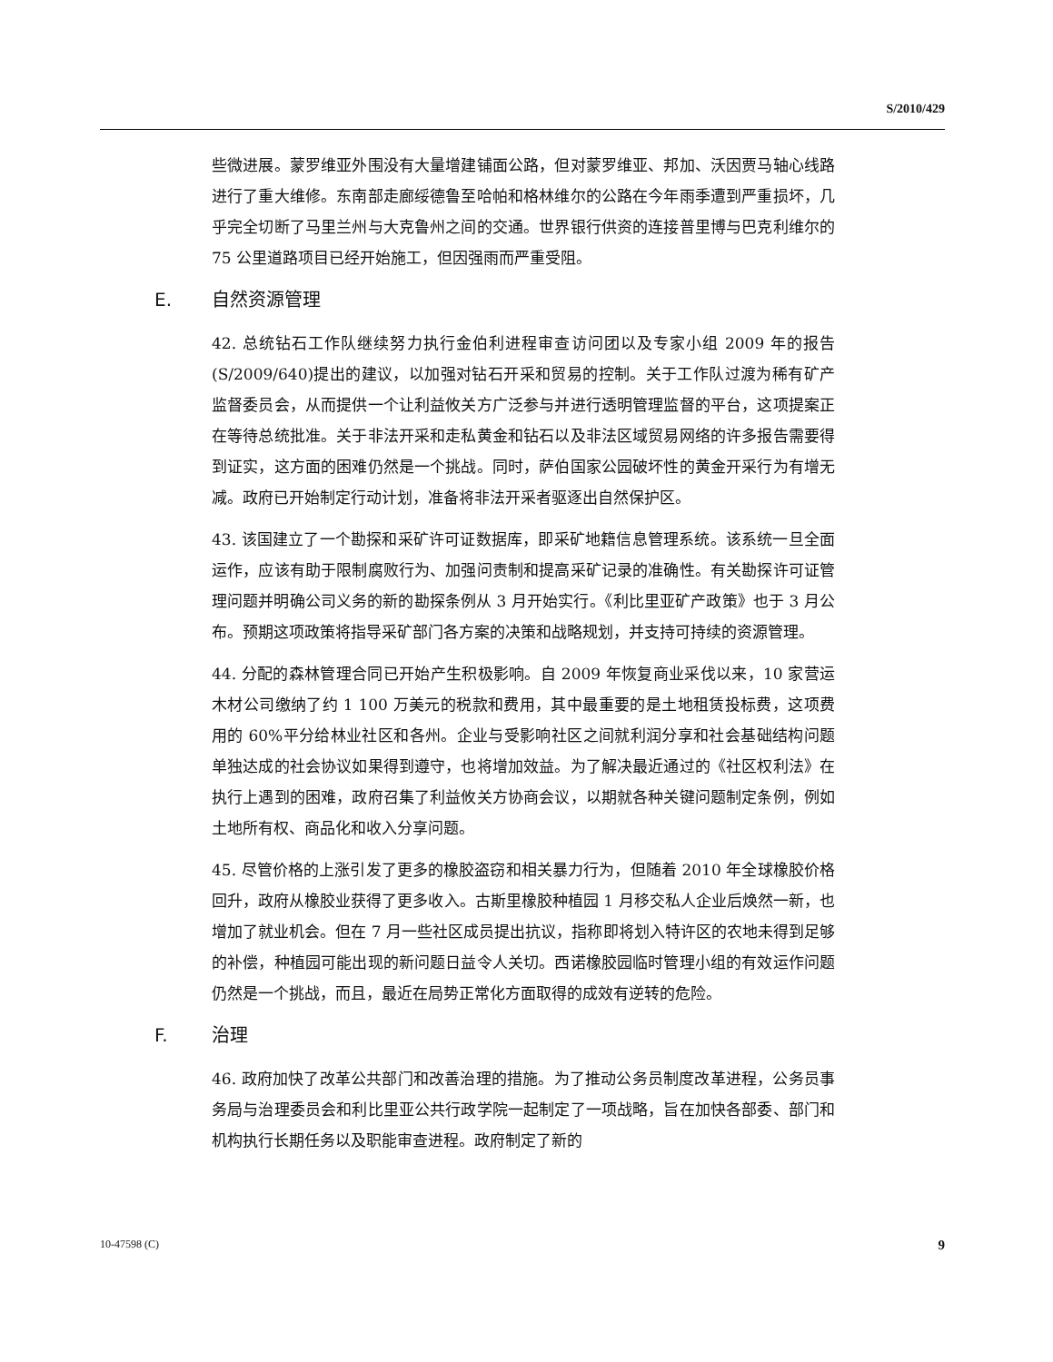S/2010/429
些微进展。蒙罗维亚外围没有大量增建铺面公路，但对蒙罗维亚、邦加、沃因贾马轴心线路进行了重大维修。东南部走廊绥德鲁至哈帕和格林维尔的公路在今年雨季遭到严重损坏，几乎完全切断了马里兰州与大克鲁州之间的交通。世界银行供资的连接普里博与巴克利维尔的 75 公里道路项目已经开始施工，但因强雨而严重受阻。
E. 自然资源管理
42. 总统钻石工作队继续努力执行金伯利进程审查访问团以及专家小组 2009 年的报告(S/2009/640)提出的建议，以加强对钻石开采和贸易的控制。关于工作队过渡为稀有矿产监督委员会，从而提供一个让利益攸关方广泛参与并进行透明管理监督的平台，这项提案正在等待总统批准。关于非法开采和走私黄金和钻石以及非法区域贸易网络的许多报告需要得到证实，这方面的困难仍然是一个挑战。同时，萨伯国家公园破坏性的黄金开采行为有增无减。政府已开始制定行动计划，准备将非法开采者驱逐出自然保护区。
43. 该国建立了一个勘探和采矿许可证数据库，即采矿地籍信息管理系统。该系统一旦全面运作，应该有助于限制腐败行为、加强问责制和提高采矿记录的准确性。有关勘探许可证管理问题并明确公司义务的新的勘探条例从 3 月开始实行。《利比里亚矿产政策》也于 3 月公布。预期这项政策将指导采矿部门各方案的决策和战略规划，并支持可持续的资源管理。
44. 分配的森林管理合同已开始产生积极影响。自 2009 年恢复商业采伐以来，10 家营运木材公司缴纳了约 1 100 万美元的税款和费用，其中最重要的是土地租赁投标费，这项费用的 60%平分给林业社区和各州。企业与受影响社区之间就利润分享和社会基础结构问题单独达成的社会协议如果得到遵守，也将增加效益。为了解决最近通过的《社区权利法》在执行上遇到的困难，政府召集了利益攸关方协商会议，以期就各种关键问题制定条例，例如土地所有权、商品化和收入分享问题。
45. 尽管价格的上涨引发了更多的橡胶盗窃和相关暴力行为，但随着 2010 年全球橡胶价格回升，政府从橡胶业获得了更多收入。古斯里橡胶种植园 1 月移交私人企业后焕然一新，也增加了就业机会。但在 7 月一些社区成员提出抗议，指称即将划入特许区的农地未得到足够的补偿，种植园可能出现的新问题日益令人关切。西诺橡胶园临时管理小组的有效运作问题仍然是一个挑战，而且，最近在局势正常化方面取得的成效有逆转的危险。
F. 治理
46. 政府加快了改革公共部门和改善治理的措施。为了推动公务员制度改革进程，公务员事务局与治理委员会和利比里亚公共行政学院一起制定了一项战略，旨在加快各部委、部门和机构执行长期任务以及职能审查进程。政府制定了新的
10-47598 (C) 9